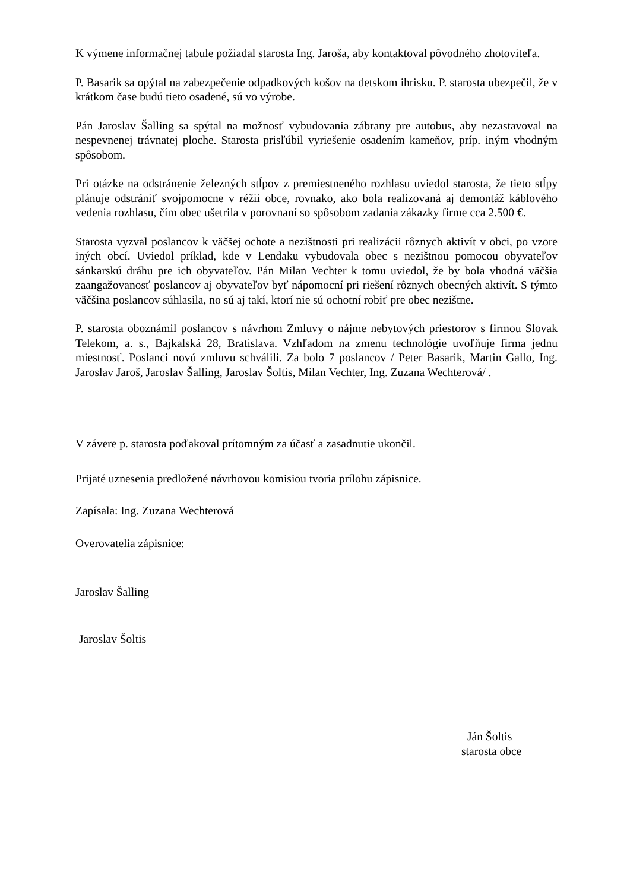K výmene informačnej tabule požiadal starosta Ing. Jaroša, aby kontaktoval pôvodného zhotoviteľa.
P. Basarik sa opýtal na zabezpečenie odpadkových košov na detskom ihrisku. P. starosta ubezpečil, že v krátkom čase budú tieto osadené, sú vo výrobe.
Pán Jaroslav Šalling sa spýtal na možnosť vybudovania zábrany pre autobus, aby nezastavoval na nespevnenej trávnatej ploche. Starosta prisľúbil vyriešenie osadením kameňov, príp. iným vhodným spôsobom.
Pri otázke na odstránenie železných stĺpov z premiestneného rozhlasu uviedol starosta, že tieto stĺpy plánuje odstrániť svojpomocne v réžii obce, rovnako, ako bola realizovaná aj demontáž káblového vedenia rozhlasu, čím obec ušetrila v porovnaní so spôsobom zadania zákazky firme cca 2.500 €.
Starosta vyzval poslancov k väčšej ochote a nezištnosti pri realizácii rôznych aktivít v obci, po vzore iných obcí. Uviedol príklad, kde v Lendaku vybudovala obec s nezištnou pomocou obyvateľov sánkarskú dráhu pre ich obyvateľov. Pán Milan Vechter k tomu uviedol, že by bola vhodná väčšia zaangažovanosť poslancov aj obyvateľov byť nápomocní pri riešení rôznych obecných aktivít. S týmto väčšina poslancov súhlasila, no sú aj takí, ktorí nie sú ochotní robiť pre obec nezištne.
P. starosta oboznámil poslancov s návrhom Zmluvy o nájme nebytových priestorov s firmou Slovak Telekom, a. s., Bajkalská 28, Bratislava. Vzhľadom na zmenu technológie uvoľňuje firma jednu miestnosť. Poslanci novú zmluvu schválili. Za bolo 7 poslancov / Peter Basarik, Martin Gallo, Ing. Jaroslav Jaroš, Jaroslav Šalling, Jaroslav Šoltis, Milan Vechter, Ing. Zuzana Wechterová/ .
V závere p. starosta poďakoval prítomným za účasť a zasadnutie ukončil.
Prijaté uznesenia predložené návrhovou komisiou tvoria prílohu zápisnice.
Zapísala: Ing. Zuzana Wechterová
Overovatelia zápisnice:
Jaroslav Šalling
Jaroslav Šoltis
Ján Šoltis
starosta obce